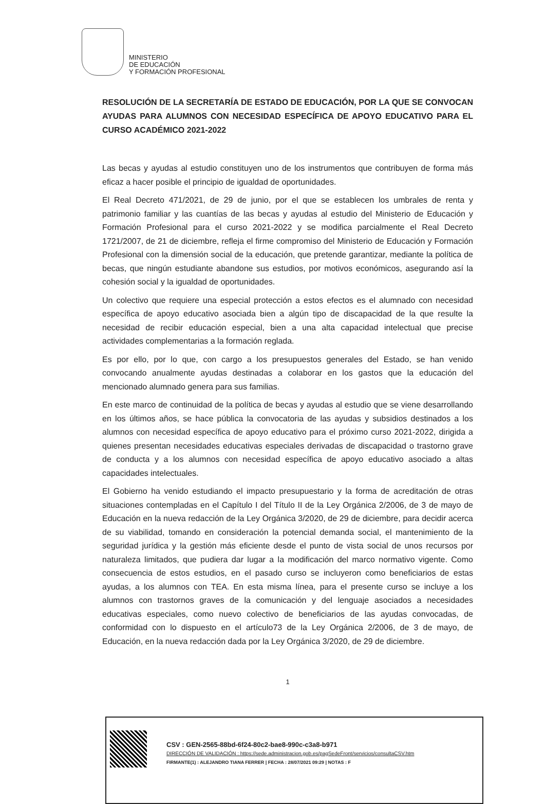MINISTERIO
DE EDUCACIÓN
Y FORMACIÓN PROFESIONAL
RESOLUCIÓN DE LA SECRETARÍA DE ESTADO DE EDUCACIÓN, POR LA QUE SE CONVOCAN AYUDAS PARA ALUMNOS CON NECESIDAD ESPECÍFICA DE APOYO EDUCATIVO PARA EL CURSO ACADÉMICO 2021-2022
Las becas y ayudas al estudio constituyen uno de los instrumentos que contribuyen de forma más eficaz a hacer posible el principio de igualdad de oportunidades.
El Real Decreto 471/2021, de 29 de junio, por el que se establecen los umbrales de renta y patrimonio familiar y las cuantías de las becas y ayudas al estudio del Ministerio de Educación y Formación Profesional para el curso 2021-2022 y se modifica parcialmente el Real Decreto 1721/2007, de 21 de diciembre, refleja el firme compromiso del Ministerio de Educación y Formación Profesional con la dimensión social de la educación, que pretende garantizar, mediante la política de becas, que ningún estudiante abandone sus estudios, por motivos económicos, asegurando así la cohesión social y la igualdad de oportunidades.
Un colectivo que requiere una especial protección a estos efectos es el alumnado con necesidad específica de apoyo educativo asociada bien a algún tipo de discapacidad de la que resulte la necesidad de recibir educación especial, bien a una alta capacidad intelectual que precise actividades complementarias a la formación reglada.
Es por ello, por lo que, con cargo a los presupuestos generales del Estado, se han venido convocando anualmente ayudas destinadas a colaborar en los gastos que la educación del mencionado alumnado genera para sus familias.
En este marco de continuidad de la política de becas y ayudas al estudio que se viene desarrollando en los últimos años, se hace pública la convocatoria de las ayudas y subsidios destinados a los alumnos con necesidad específica de apoyo educativo para el próximo curso 2021-2022, dirigida a quienes presentan necesidades educativas especiales derivadas de discapacidad o trastorno grave de conducta y a los alumnos con necesidad específica de apoyo educativo asociado a altas capacidades intelectuales.
El Gobierno ha venido estudiando el impacto presupuestario y la forma de acreditación de otras situaciones contempladas en el Capítulo I del Título II de la Ley Orgánica 2/2006, de 3 de mayo de Educación en la nueva redacción de la Ley Orgánica 3/2020, de 29 de diciembre, para decidir acerca de su viabilidad, tomando en consideración la potencial demanda social, el mantenimiento de la seguridad jurídica y la gestión más eficiente desde el punto de vista social de unos recursos por naturaleza limitados, que pudiera dar lugar a la modificación del marco normativo vigente. Como consecuencia de estos estudios, en el pasado curso se incluyeron como beneficiarios de estas ayudas, a los alumnos con TEA. En esta misma línea, para el presente curso se incluye a los alumnos con trastornos graves de la comunicación y del lenguaje asociados a necesidades educativas especiales, como nuevo colectivo de beneficiarios de las ayudas convocadas, de conformidad con lo dispuesto en el artículo73 de la Ley Orgánica 2/2006, de 3 de mayo, de Educación, en la nueva redacción dada por la Ley Orgánica 3/2020, de 29 de diciembre.
1
CSV : GEN-2565-88bd-6f24-80c2-bae8-990c-c3a8-b971
DIRECCIÓN DE VALIDACIÓN : https://sede.administracion.gob.es/pagSedeFront/servicios/consultaCSV.htm
FIRMANTE(1) : ALEJANDRO TIANA FERRER | FECHA : 28/07/2021 09:29 | NOTAS : F